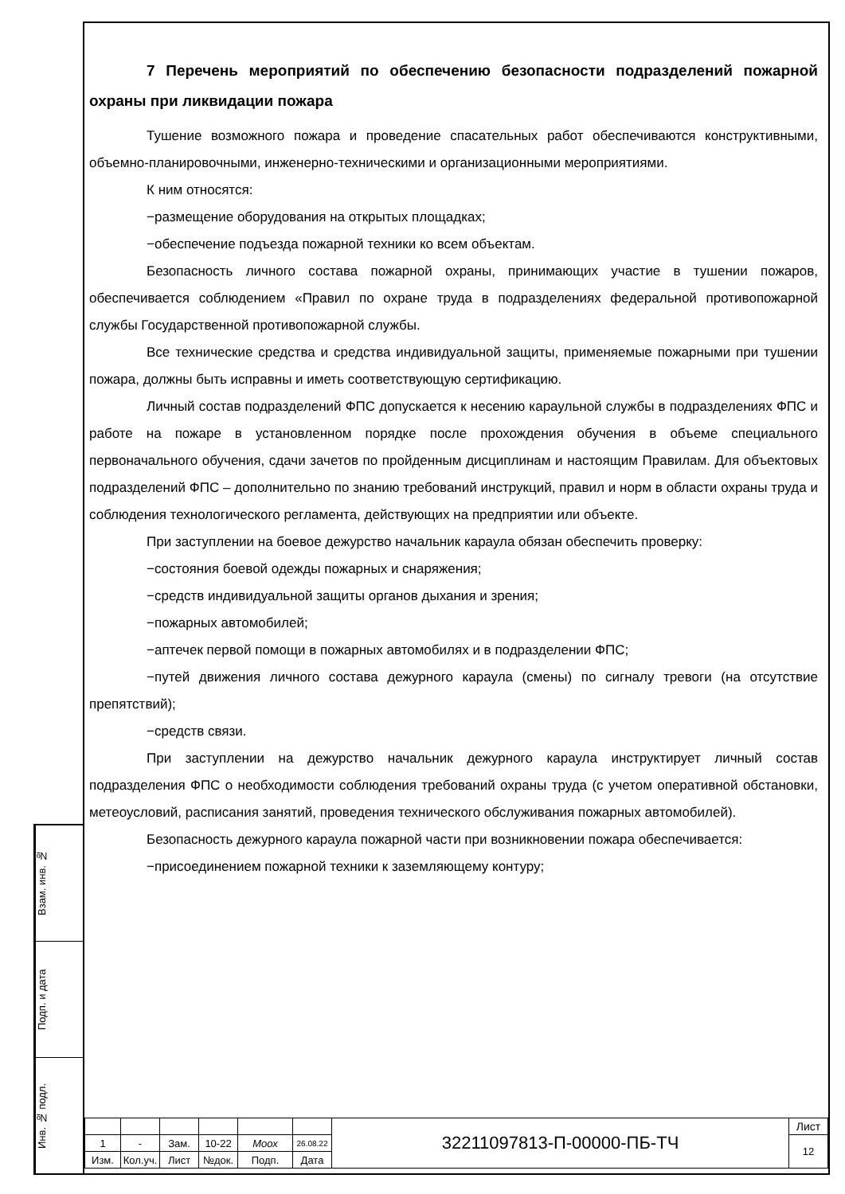Взам. инв. №
Подп. и дата
Инв. № подл.
7 Перечень мероприятий по обеспечению безопасности подразделений пожарной охраны при ликвидации пожара
Тушение возможного пожара и проведение спасательных работ обеспечиваются конструктивными, объемно-планировочными, инженерно-техническими и организационными мероприятиями.
К ним относятся:
−размещение оборудования на открытых площадках;
−обеспечение подъезда пожарной техники ко всем объектам.
Безопасность личного состава пожарной охраны, принимающих участие в тушении пожаров, обеспечивается соблюдением «Правил по охране труда в подразделениях федеральной противопожарной службы Государственной противопожарной службы.
Все технические средства и средства индивидуальной защиты, применяемые пожарными при тушении пожара, должны быть исправны и иметь соответствующую сертификацию.
Личный состав подразделений ФПС допускается к несению караульной службы в подразделениях ФПС и работе на пожаре в установленном порядке после прохождения обучения в объеме специального первоначального обучения, сдачи зачетов по пройденным дисциплинам и настоящим Правилам. Для объектовых подразделений ФПС – дополнительно по знанию требований инструкций, правил и норм в области охраны труда и соблюдения технологического регламента, действующих на предприятии или объекте.
При заступлении на боевое дежурство начальник караула обязан обеспечить проверку:
−состояния боевой одежды пожарных и снаряжения;
−средств индивидуальной защиты органов дыхания и зрения;
−пожарных автомобилей;
−аптечек первой помощи в пожарных автомобилях и в подразделении ФПС;
−путей движения личного состава дежурного караула (смены) по сигналу тревоги (на отсутствие препятствий);
−средств связи.
При заступлении на дежурство начальник дежурного караула инструктирует личный состав подразделения ФПС о необходимости соблюдения требований охраны труда (с учетом оперативной обстановки, метеоусловий, расписания занятий, проведения технического обслуживания пожарных автомобилей).
Безопасность дежурного караула пожарной части при возникновении пожара обеспечивается:
−присоединением пожарной техники к заземляющему контуру;
| | | | | | | 32211097813-П-00000-ПБ-ТЧ | Лист |
| 1 | - | Зам. | 10-22 | Моох | 26.08.22 | | 12 |
| Изм. | Кол.уч. | Лист | №док. | Подп. | Дата | | |